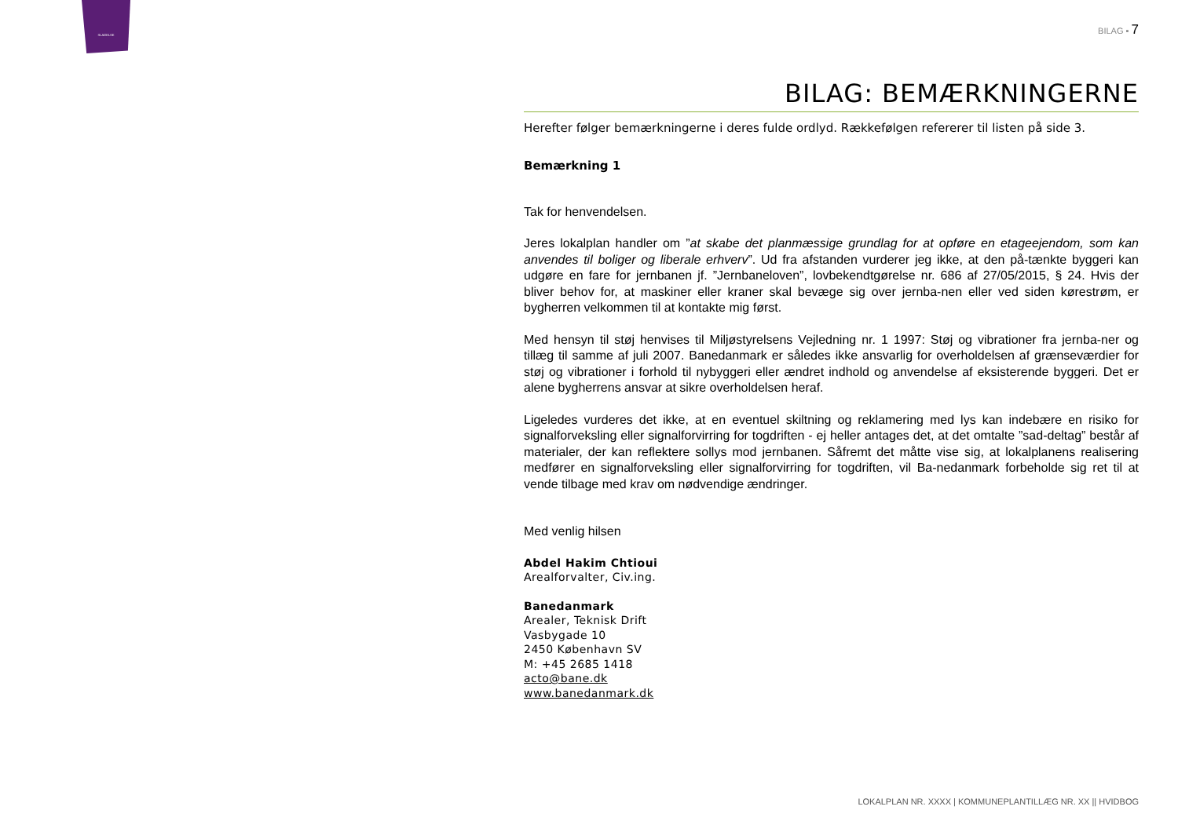SLAGELSE
BILAG ▪ 7
BILAG: BEMÆRKNINGERNE
Herefter følger bemærkningerne i deres fulde ordlyd. Rækkefølgen refererer til listen på side 3.
Bemærkning 1
Tak for henvendelsen.
Jeres lokalplan handler om ”at skabe det planmæssige grundlag for at opføre en etageejendom, som kan anvendes til boliger og liberale erhverv”. Ud fra afstanden vurderer jeg ikke, at den på-tænkte byggeri kan udgøre en fare for jernbanen jf. ”Jernbaneloven”, lovbekendtgørelse nr. 686 af 27/05/2015, § 24. Hvis der bliver behov for, at maskiner eller kraner skal bevæge sig over jernba-nen eller ved siden kørestrøm, er bygherren velkommen til at kontakte mig først.
Med hensyn til støj henvises til Miljøstyrelsens Vejledning nr. 1 1997: Støj og vibrationer fra jernba-ner og tillæg til samme af juli 2007. Banedanmark er således ikke ansvarlig for overholdelsen af grænseværdier for støj og vibrationer i forhold til nybyggeri eller ændret indhold og anvendelse af eksisterende byggeri. Det er alene bygherrens ansvar at sikre overholdelsen heraf.
Ligeledes vurderes det ikke, at en eventuel skiltning og reklamering med lys kan indebære en risiko for signalforveksling eller signalforvirring for togdriften - ej heller antages det, at det omtalte ”sad-deltag” består af materialer, der kan reflektere sollys mod jernbanen. Såfremt det måtte vise sig, at lokalplanens realisering medfører en signalforveksling eller signalforvirring for togdriften, vil Ba-nedanmark forbeholde sig ret til at vende tilbage med krav om nødvendige ændringer.
Med venlig hilsen
Abdel Hakim Chtioui
Arealforvalter, Civ.ing.
Banedanmark
Arealer, Teknisk Drift
Vasbygade 10
2450 København SV
M: +45 2685 1418
acto@bane.dk
www.banedanmark.dk
LOKALPLAN NR. XXXX | KOMMUNEPLANTILLÆG NR. XX || HVIDBOG